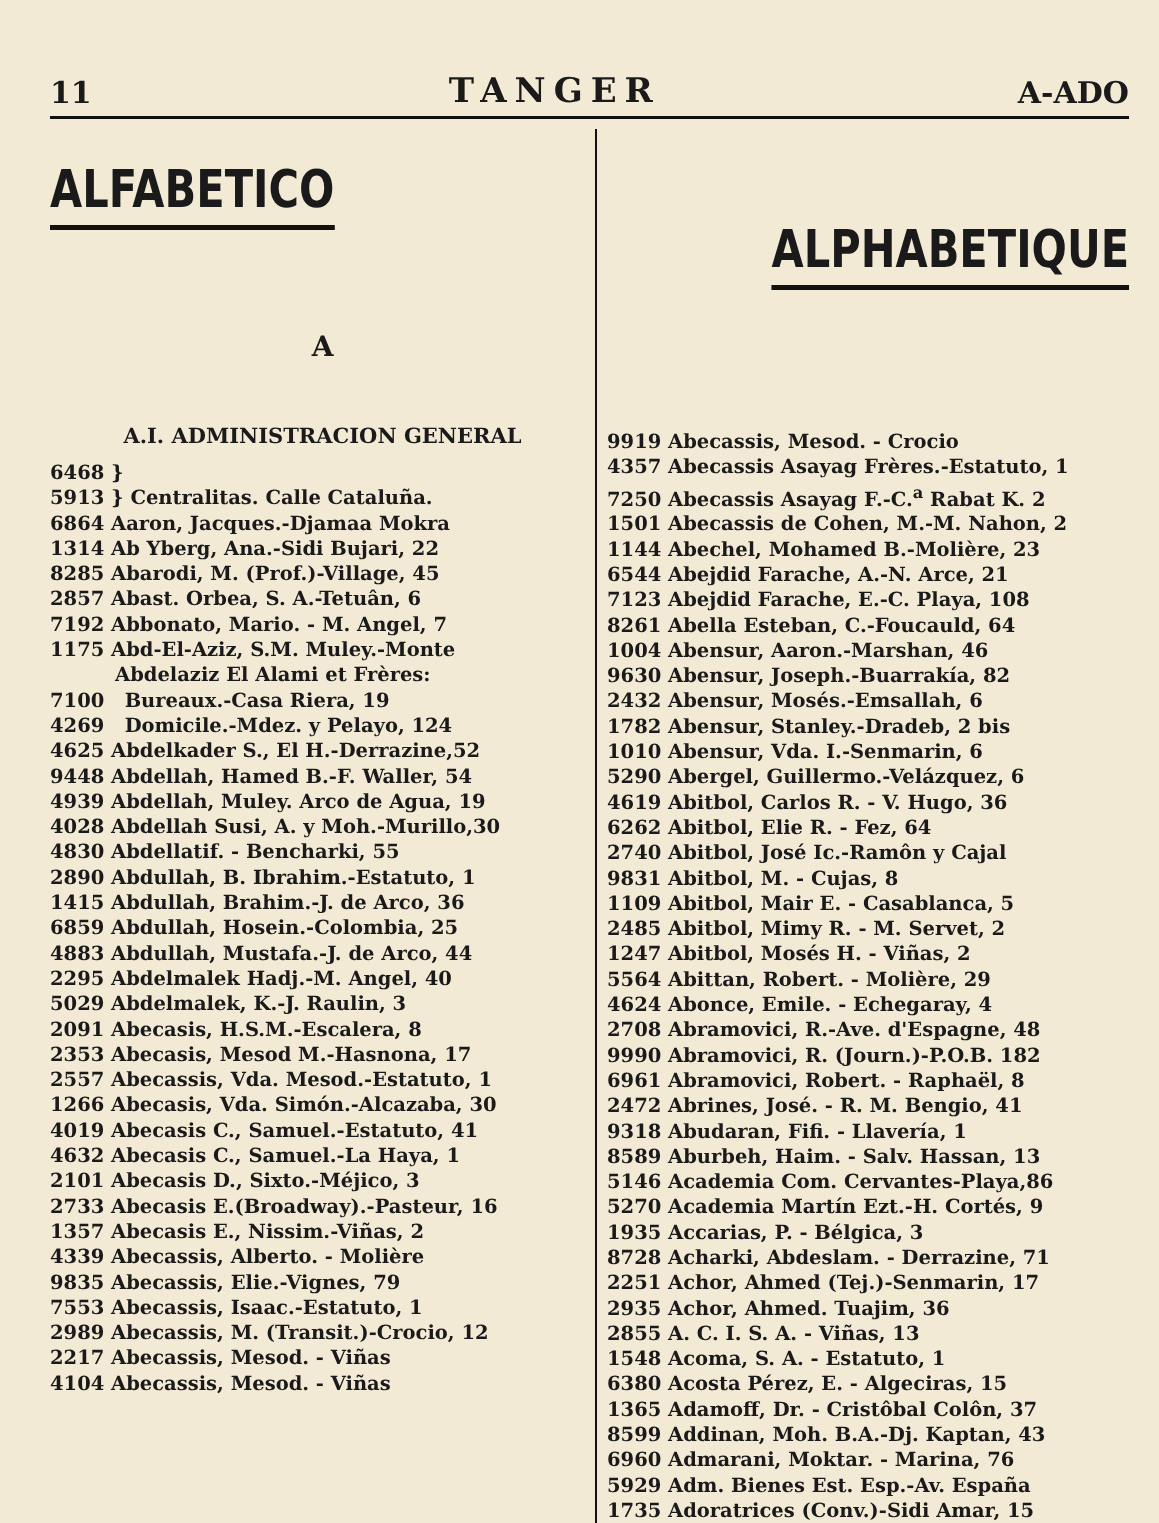11 TANGER A-ADO
ALFABETICO
A
A.I. ADMINISTRACION GENERAL
6468 }
5913 } Centralitas. Calle Cataluña.
6864 Aaron, Jacques.-Djamaa Mokra
1314 Ab Yberg, Ana.-Sidi Bujari, 22
8285 Abarodi, M. (Prof.)-Village, 45
2857 Abast. Orbea, S. A.-Tetuân, 6
7192 Abbonato, Mario. - M. Angel, 7
1175 Abd-El-Aziz, S.M. Muley.-Monte
Abdelaziz El Alami et Frères:
7100 Bureaux.-Casa Riera, 19
4269 Domicile.-Mdez. y Pelayo, 124
4625 Abdelkader S., El H.-Derrazine,52
9448 Abdellah, Hamed B.-F. Waller, 54
4939 Abdellah, Muley. Arco de Agua, 19
4028 Abdellah Susi, A. y Moh.-Murillo,30
4830 Abdellatif. - Bencharki, 55
2890 Abdullah, B. Ibrahim.-Estatuto, 1
1415 Abdullah, Brahim.-J. de Arco, 36
6859 Abdullah, Hosein.-Colombia, 25
4883 Abdullah, Mustafa.-J. de Arco, 44
2295 Abdelmalek Hadj.-M. Angel, 40
5029 Abdelmalek, K.-J. Raulin, 3
2091 Abecasis, H.S.M.-Escalera, 8
2353 Abecasis, Mesod M.-Hasnona, 17
2557 Abecassis, Vda. Mesod.-Estatuto, 1
1266 Abecasis, Vda. Simón.-Alcazaba, 30
4019 Abecasis C., Samuel.-Estatuto, 41
4632 Abecasis C., Samuel.-La Haya, 1
2101 Abecasis D., Sixto.-Méjico, 3
2733 Abecasis E.(Broadway).-Pasteur, 16
1357 Abecasis E., Nissim.-Viñas, 2
4339 Abecassis, Alberto. - Molière
9835 Abecassis, Elie.-Vignes, 79
7553 Abecassis, Isaac.-Estatuto, 1
2989 Abecassis, M. (Transit.)-Crocio, 12
2217 Abecassis, Mesod. - Viñas
4104 Abecassis, Mesod. - Viñas
ALPHABETIQUE
9919 Abecassis, Mesod. - Crocio
4357 Abecassis Asayag Frères.-Estatuto, 1
7250 Abecassis Asayag F.-C.<sup>a</sup> Rabat K. 2
1501 Abecassis de Cohen, M.-M. Nahon, 2
1144 Abechel, Mohamed B.-Molière, 23
6544 Abejdid Farache, A.-N. Arce, 21
7123 Abejdid Farache, E.-C. Playa, 108
8261 Abella Esteban, C.-Foucauld, 64
1004 Abensur, Aaron.-Marshan, 46
9630 Abensur, Joseph.-Buarrakía, 82
2432 Abensur, Mosés.-Emsallah, 6
1782 Abensur, Stanley.-Dradeb, 2 bis
1010 Abensur, Vda. I.-Senmarin, 6
5290 Abergel, Guillermo.-Velázquez, 6
4619 Abitbol, Carlos R. - V. Hugo, 36
6262 Abitbol, Elie R. - Fez, 64
2740 Abitbol, José Ic.-Ramôn y Cajal
9831 Abitbol, M. - Cujas, 8
1109 Abitbol, Mair E. - Casablanca, 5
2485 Abitbol, Mimy R. - M. Servet, 2
1247 Abitbol, Mosés H. - Viñas, 2
5564 Abittan, Robert. - Molière, 29
4624 Abonce, Emile. - Echegaray, 4
2708 Abramovici, R.-Ave. d'Espagne, 48
9990 Abramovici, R. (Journ.)-P.O.B. 182
6961 Abramovici, Robert. - Raphaël, 8
2472 Abrines, José. - R. M. Bengio, 41
9318 Abudaran, Fifi. - Llavería, 1
8589 Aburbeh, Haim. - Salv. Hassan, 13
5146 Academia Com. Cervantes-Playa,86
5270 Academia Martín Ezt.-H. Cortés, 9
1935 Accarias, P. - Bélgica, 3
8728 Acharki, Abdeslam. - Derrazine, 71
2251 Achor, Ahmed (Tej.)-Senmarin, 17
2935 Achor, Ahmed. Tuajim, 36
2855 A. C. I. S. A. - Viñas, 13
1548 Acoma, S. A. - Estatuto, 1
6380 Acosta Pérez, E. - Algeciras, 15
1365 Adamoff, Dr. - Cristôbal Colôn, 37
8599 Addinan, Moh. B.A.-Dj. Kaptan, 43
6960 Admarani, Moktar. - Marina, 76
5929 Adm. Bienes Est. Esp.-Av. España
1735 Adoratrices (Conv.)-Sidi Amar, 15